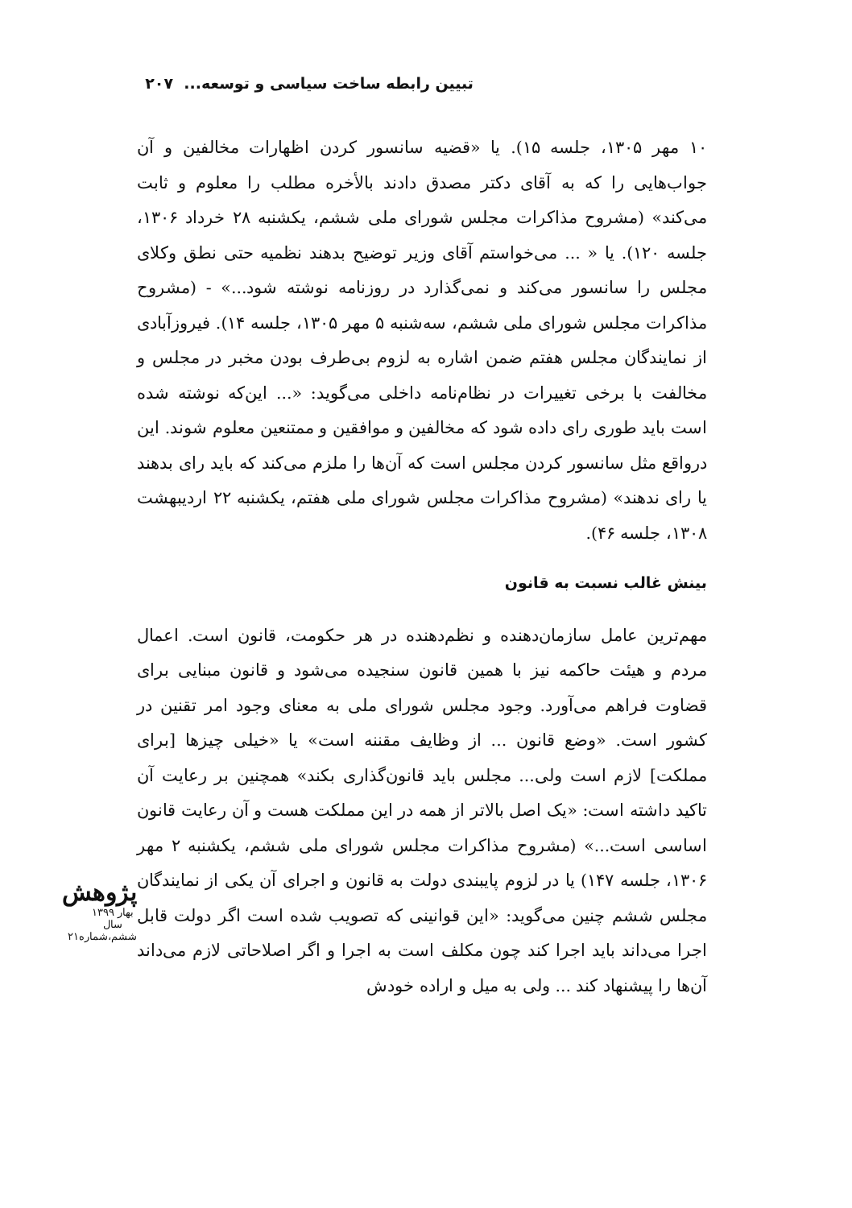تبیین رابطه ساخت سیاسی و توسعه... ۲۰۷
۱۰ مهر ۱۳۰۵، جلسه ۱۵). یا «قضیه سانسور کردن اظهارات مخالفین و آن جواب‌هایی را که به آقای دکتر مصدق دادند بالأخره مطلب را معلوم و ثابت می‌کند» (مشروح مذاکرات مجلس شورای ملی ششم، یکشنبه ۲۸ خرداد ۱۳۰۶، جلسه ۱۲۰). یا « ... می‌خواستم آقای وزیر توضیح بدهند نظمیه حتی نطق وکلای مجلس را سانسور می‌کند و نمی‌گذارد در روزنامه نوشته شود...» - (مشروح مذاکرات مجلس شورای ملی ششم، سه‌شنبه ۵ مهر ۱۳۰۵، جلسه ۱۴). فیروزآبادی از نمایندگان مجلس هفتم ضمن اشاره به لزوم بی‌طرف بودن مخبر در مجلس و مخالفت با برخی تغییرات در نظام‌نامه داخلی می‌گوید: «... این‌که نوشته شده است باید طوری رای داده شود که مخالفین و موافقین و ممتنعین معلوم شوند. این درواقع مثل سانسور کردن مجلس است که آن‌ها را ملزم می‌کند که باید رای بدهند یا رای ندهند» (مشروح مذاکرات مجلس شورای ملی هفتم، یکشنبه ۲۲ اردیبهشت ۱۳۰۸، جلسه ۴۶).
بینش غالب نسبت به قانون
مهم‌ترین عامل سازمان‌دهنده و نظم‌دهنده در هر حکومت، قانون است. اعمال مردم و هیئت حاکمه نیز با همین قانون سنجیده می‌شود و قانون مبنایی برای قضاوت فراهم می‌آورد. وجود مجلس شورای ملی به معنای وجود امر تقنین در کشور است. «وضع قانون ... از وظایف مقننه است» یا «خیلی چیزها [برای مملکت] لازم است ولی... مجلس باید قانون‌گذاری بکند» همچنین بر رعایت آن تاکید داشته است: «یک اصل بالاتر از همه در این مملکت هست و آن رعایت قانون اساسی است...» (مشروح مذاکرات مجلس شورای ملی ششم، یکشنبه ۲ مهر ۱۳۰۶، جلسه ۱۴۷) یا در لزوم پایبندی دولت به قانون و اجرای آن یکی از نمایندگان مجلس ششم چنین می‌گوید: «این قوانینی که تصویب شده است اگر دولت قابل اجرا می‌داند باید اجرا کند چون مکلف است به اجرا و اگر اصلاحاتی لازم می‌داند آن‌ها را پیشنهاد کند ... ولی به میل و اراده خودش
پژوهش
بهار ۱۳۹۹
سال ششم،شماره۲۱